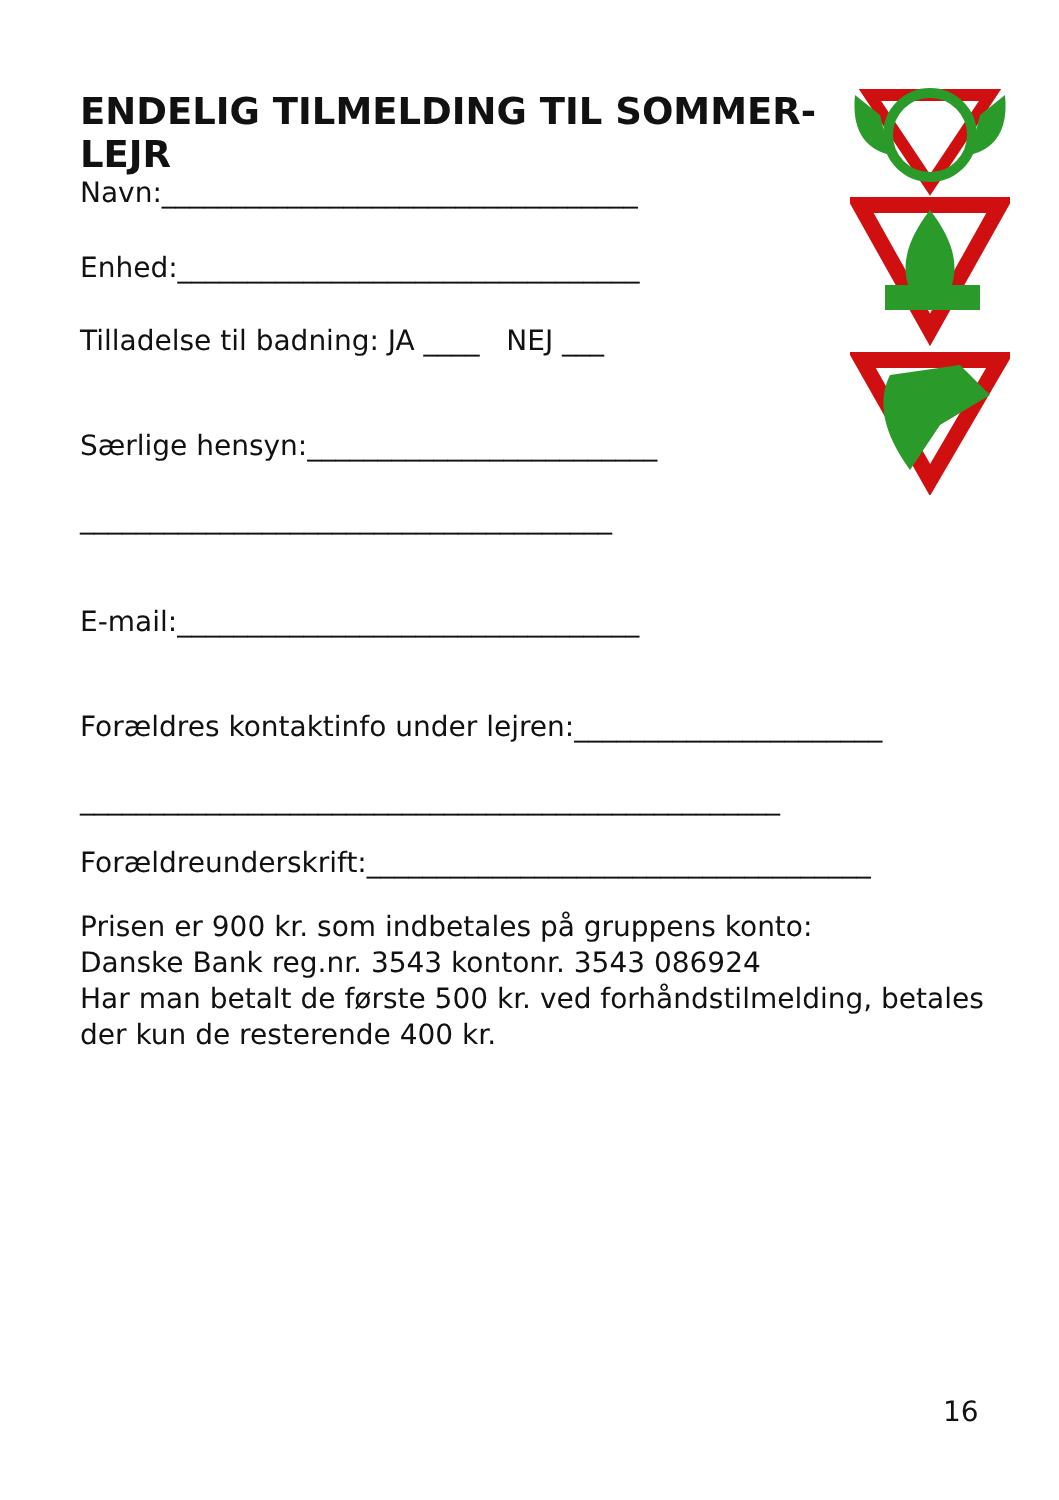ENDELIG TILMELDING TIL SOMMER-LEJR
Navn:__________________________________
Enhed:_________________________________
Tilladelse til badning: JA ____ NEJ ___
Særlige hensyn:_________________________
______________________________________
E-mail:_________________________________
Forældres kontaktinfo under lejren:______________________
__________________________________________________
Forældreunderskrift:____________________________________
Prisen er 900 kr. som indbetales på gruppens konto:
Danske Bank reg.nr. 3543 kontonr. 3543 086924
Har man betalt de første 500 kr. ved forhåndstilmelding, betales der kun de resterende 400 kr.
16